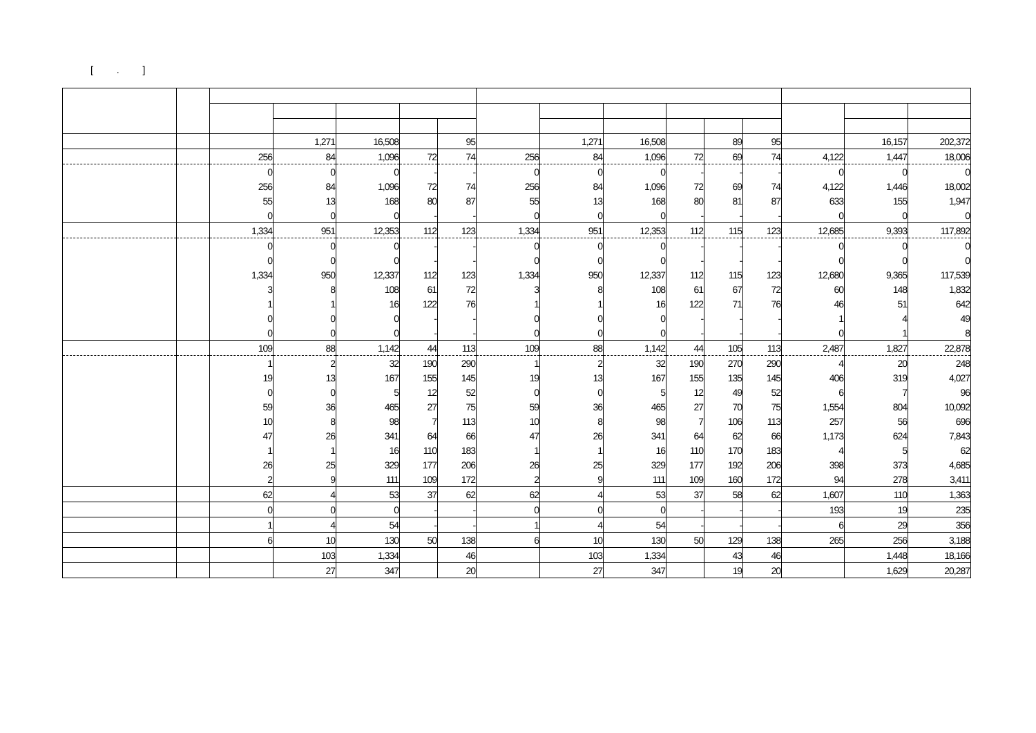[ . ]
| | | | 1,271 | 16,508 | | 95 | | 1,271 | 16,508 | | 89 | 95 | | 16,157 | 202,372 |
| | | 256 | 84 | 1,096 | 72 | 74 | 256 | 84 | 1,096 | 72 | 69 | 74 | 4,122 | 1,447 | 18,006 |
| | | 0 | 0 | 0 | - | - | 0 | 0 | 0 | - | - | - | 0 | 0 | 0 |
| | | 256 | 84 | 1,096 | 72 | 74 | 256 | 84 | 1,096 | 72 | 69 | 74 | 4,122 | 1,446 | 18,002 |
| | | 55 | 13 | 168 | 80 | 87 | 55 | 13 | 168 | 80 | 81 | 87 | 633 | 155 | 1,947 |
| | | 0 | 0 | 0 | - | - | 0 | 0 | 0 | - | - | - | 0 | 0 | 0 |
| | | 1,334 | 951 | 12,353 | 112 | 123 | 1,334 | 951 | 12,353 | 112 | 115 | 123 | 12,685 | 9,393 | 117,892 |
| | | 0 | 0 | 0 | - | - | 0 | 0 | 0 | - | - | - | 0 | 0 | 0 |
| | | 0 | 0 | 0 | - | - | 0 | 0 | 0 | - | - | - | 0 | 0 | 0 |
| | | 1,334 | 950 | 12,337 | 112 | 123 | 1,334 | 950 | 12,337 | 112 | 115 | 123 | 12,680 | 9,365 | 117,539 |
| | | 3 | 8 | 108 | 61 | 72 | 3 | 8 | 108 | 61 | 67 | 72 | 60 | 148 | 1,832 |
| | | 1 | 1 | 16 | 122 | 76 | 1 | 1 | 16 | 122 | 71 | 76 | 46 | 51 | 642 |
| | | 0 | 0 | 0 | - | - | 0 | 0 | 0 | - | - | - | 1 | 4 | 49 |
| | | 0 | 0 | 0 | - | - | 0 | 0 | 0 | - | - | - | 0 | 1 | 8 |
| | | 109 | 88 | 1,142 | 44 | 113 | 109 | 88 | 1,142 | 44 | 105 | 113 | 2,487 | 1,827 | 22,878 |
| | | 1 | 2 | 32 | 190 | 290 | 1 | 2 | 32 | 190 | 270 | 290 | 4 | 20 | 248 |
| | | 19 | 13 | 167 | 155 | 145 | 19 | 13 | 167 | 155 | 135 | 145 | 406 | 319 | 4,027 |
| | | 0 | 0 | 5 | 12 | 52 | 0 | 0 | 5 | 12 | 49 | 52 | 6 | 7 | 96 |
| | | 59 | 36 | 465 | 27 | 75 | 59 | 36 | 465 | 27 | 70 | 75 | 1,554 | 804 | 10,092 |
| | | 10 | 8 | 98 | 7 | 113 | 10 | 8 | 98 | 7 | 106 | 113 | 257 | 56 | 696 |
| | | 47 | 26 | 341 | 64 | 66 | 47 | 26 | 341 | 64 | 62 | 66 | 1,173 | 624 | 7,843 |
| | | 1 | 1 | 16 | 110 | 183 | 1 | 1 | 16 | 110 | 170 | 183 | 4 | 5 | 62 |
| | | 26 | 25 | 329 | 177 | 206 | 26 | 25 | 329 | 177 | 192 | 206 | 398 | 373 | 4,685 |
| | | 2 | 9 | 111 | 109 | 172 | 2 | 9 | 111 | 109 | 160 | 172 | 94 | 278 | 3,411 |
| | | 62 | 4 | 53 | 37 | 62 | 62 | 4 | 53 | 37 | 58 | 62 | 1,607 | 110 | 1,363 |
| | | 0 | 0 | 0 | - | - | 0 | 0 | 0 | - | - | - | 193 | 19 | 235 |
| | | 1 | 4 | 54 | - | - | 1 | 4 | 54 | - | - | - | 6 | 29 | 356 |
| | | 6 | 10 | 130 | 50 | 138 | 6 | 10 | 130 | 50 | 129 | 138 | 265 | 256 | 3,188 |
| | | | 103 | 1,334 | | 46 | | 103 | 1,334 | | 43 | 46 | | 1,448 | 18,166 |
| | | | 27 | 347 | | 20 | | 27 | 347 | | 19 | 20 | | 1,629 | 20,287 |